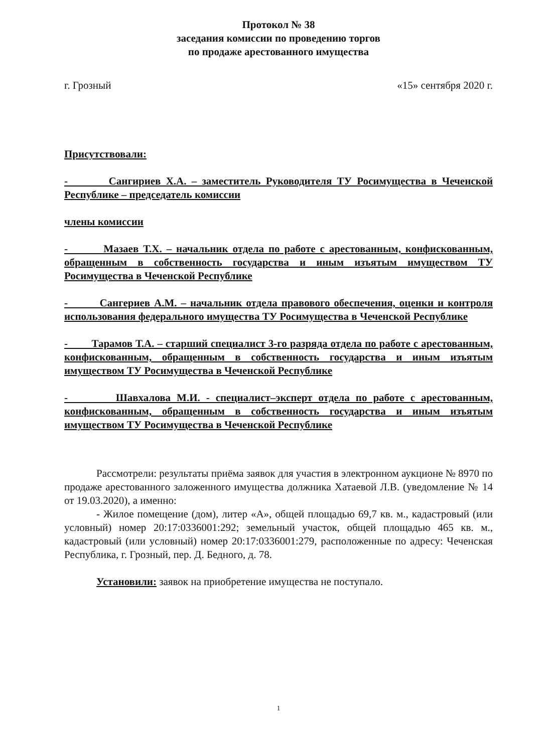Протокол № 38
заседания комиссии по проведению торгов
по продаже арестованного имущества
г. Грозный «15» сентября 2020 г.
Присутствовали:
- Сангириев Х.А. – заместитель Руководителя ТУ Росимущества в Чеченской Республике – председатель комиссии
члены комиссии
- Мазаев Т.Х. – начальник отдела по работе с арестованным, конфискованным, обращенным в собственность государства и иным изъятым имуществом ТУ Росимущества в Чеченской Республике
- Сангериев А.М. – начальник отдела правового обеспечения, оценки и контроля использования федерального имущества ТУ Росимущества в Чеченской Республике
- Тарамов Т.А. – старший специалист 3-го разряда отдела по работе с арестованным, конфискованным, обращенным в собственность государства и иным изъятым имуществом ТУ Росимущества в Чеченской Республике
- Шавхалова М.И. - специалист–эксперт отдела по работе с арестованным, конфискованным, обращенным в собственность государства и иным изъятым имуществом ТУ Росимущества в Чеченской Республике
Рассмотрели: результаты приёма заявок для участия в электронном аукционе № 8970 по продаже арестованного заложенного имущества должника Хатаевой Л.В. (уведомление № 14 от 19.03.2020), а именно:
- Жилое помещение (дом), литер «А», общей площадью 69,7 кв. м., кадастровый (или условный) номер 20:17:0336001:292; земельный участок, общей площадью 465 кв. м., кадастровый (или условный) номер 20:17:0336001:279, расположенные по адресу: Чеченская Республика, г. Грозный, пер. Д. Бедного, д. 78.
Установили: заявок на приобретение имущества не поступало.
1